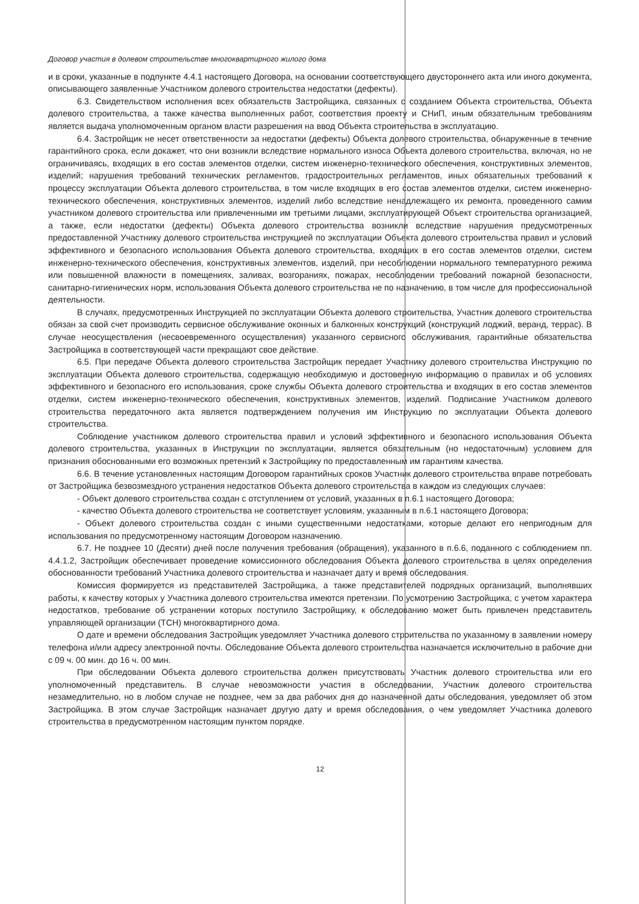Договор участия в долевом строительстве многоквартирного жилого дома
и в сроки, указанные в подпункте 4.4.1 настоящего Договора, на основании соответствующего двустороннего акта или иного документа, описывающего заявленные Участником долевого строительства недостатки (дефекты).
6.3. Свидетельством исполнения всех обязательств Застройщика, связанных с созданием Объекта строительства, Объекта долевого строительства, а также качества выполненных работ, соответствия проекту и СНиП, иным обязательным требованиям является выдача уполномоченным органом власти разрешения на ввод Объекта строительства в эксплуатацию.
6.4. Застройщик не несет ответственности за недостатки (дефекты) Объекта долевого строительства, обнаруженные в течение гарантийного срока, если докажет, что они возникли вследствие нормального износа Объекта долевого строительства, включая, но не ограничиваясь, входящих в его состав элементов отделки, систем инженерно-технического обеспечения, конструктивных элементов, изделий; нарушения требований технических регламентов, градостроительных регламентов, иных обязательных требований к процессу эксплуатации Объекта долевого строительства, в том числе входящих в его состав элементов отделки, систем инженерно-технического обеспечения, конструктивных элементов, изделий либо вследствие ненадлежащего их ремонта, проведенного самим участником долевого строительства или привлеченными им третьими лицами, эксплуатирующей Объект строительства организацией, а также, если недостатки (дефекты) Объекта долевого строительства возникли вследствие нарушения предусмотренных предоставленной Участнику долевого строительства инструкцией по эксплуатации Объекта долевого строительства правил и условий эффективного и безопасного использования Объекта долевого строительства, входящих в его состав элементов отделки, систем инженерно-технического обеспечения, конструктивных элементов, изделий, при несоблюдении нормального температурного режима или повышенной влажности в помещениях, заливах, возгораниях, пожарах, несоблюдении требований пожарной безопасности, санитарно-гигиенических норм, использования Объекта долевого строительства не по назначению, в том числе для профессиональной деятельности.
В случаях, предусмотренных Инструкцией по эксплуатации Объекта долевого строительства, Участник долевого строительства обязан за свой счет производить сервисное обслуживание оконных и балконных конструкций (конструкций лоджий, веранд, террас). В случае неосуществления (несвоевременного осуществления) указанного сервисного обслуживания, гарантийные обязательства Застройщика в соответствующей части прекращают свое действие.
6.5. При передаче Объекта долевого строительства Застройщик передает Участнику долевого строительства Инструкцию по эксплуатации Объекта долевого строительства, содержащую необходимую и достоверную информацию о правилах и об условиях эффективного и безопасного его использования, сроке службы Объекта долевого строительства и входящих в его состав элементов отделки, систем инженерно-технического обеспечения, конструктивных элементов, изделий. Подписание Участником долевого строительства передаточного акта является подтверждением получения им Инструкцию по эксплуатации Объекта долевого строительства.
Соблюдение участником долевого строительства правил и условий эффективного и безопасного использования Объекта долевого строительства, указанных в Инструкции по эксплуатации, является обязательным (но недостаточным) условием для признания обоснованными его возможных претензий к Застройщику по предоставленным им гарантиям качества.
6.6. В течение установленных настоящим Договором гарантийных сроков Участник долевого строительства вправе потребовать от Застройщика безвозмездного устранения недостатков Объекта долевого строительства в каждом из следующих случаев:
- Объект долевого строительства создан с отступлением от условий, указанных в п.6.1 настоящего Договора;
- качество Объекта долевого строительства не соответствует условиям, указанным в п.6.1 настоящего Договора;
- Объект долевого строительства создан с иными существенными недостатками, которые делают его непригодным для использования по предусмотренному настоящим Договором назначению.
6.7. Не позднее 10 (Десяти) дней после получения требования (обращения), указанного в п.6.6, поданного с соблюдением пп. 4.4.1.2, Застройщик обеспечивает проведение комиссионного обследования Объекта долевого строительства в целях определения обоснованности требований Участника долевого строительства и назначает дату и время обследования.
Комиссия формируется из представителей Застройщика, а также представителей подрядных организаций, выполнявших работы, к качеству которых у Участника долевого строительства имеются претензии. По усмотрению Застройщика, с учетом характера недостатков, требование об устранении которых поступило Застройщику, к обследованию может быть привлечен представитель управляющей организации (ТСН) многоквартирного дома.
О дате и времени обследования Застройщик уведомляет Участника долевого строительства по указанному в заявлении номеру телефона и/или адресу электронной почты. Обследование Объекта долевого строительства назначается исключительно в рабочие дни с 09 ч. 00 мин. до 16 ч. 00 мин.
При обследовании Объекта долевого строительства должен присутствовать Участник долевого строительства или его уполномоченный представитель. В случае невозможности участия в обследовании, Участник долевого строительства незамедлительно, но в любом случае не позднее, чем за два рабочих дня до назначенной даты обследования, уведомляет об этом Застройщика. В этом случае Застройщик назначает другую дату и время обследования, о чем уведомляет Участника долевого строительства в предусмотренном настоящим пунктом порядке.
12